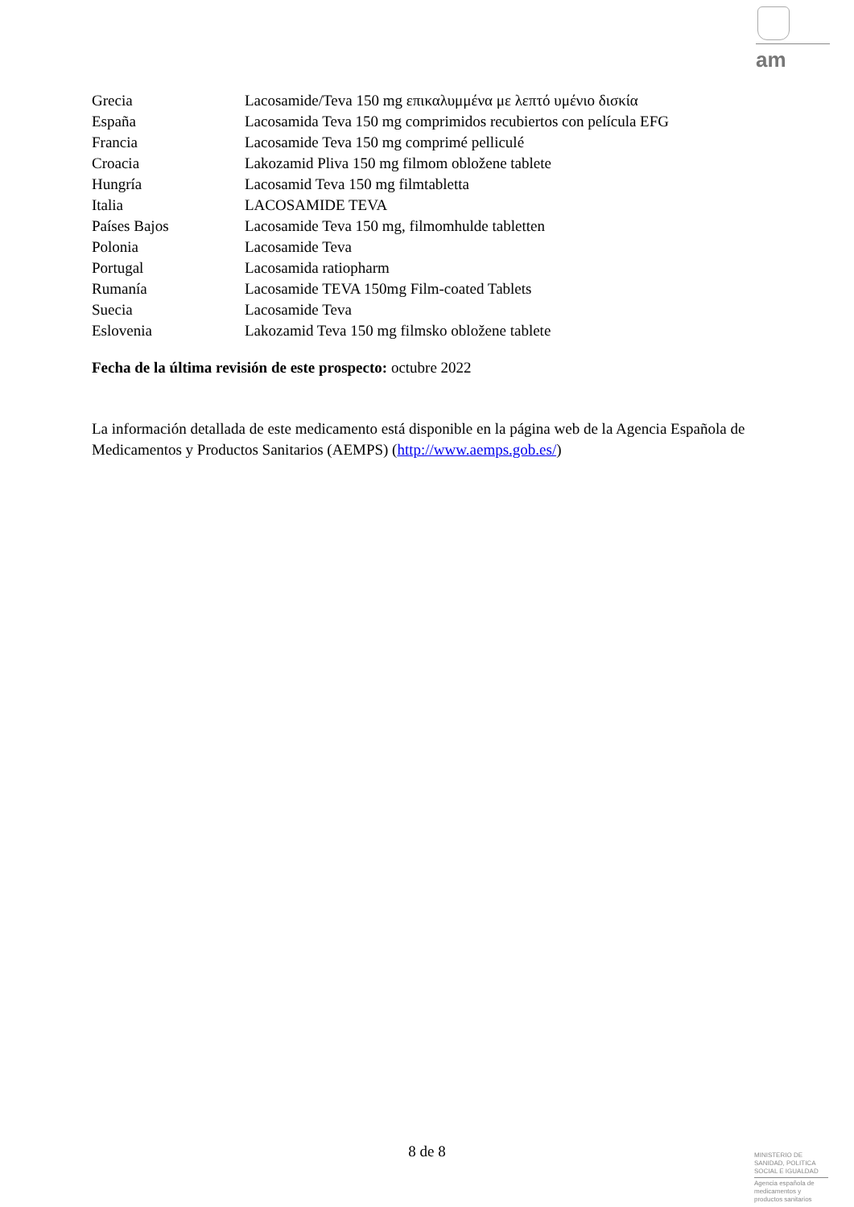am
| Grecia | Lacosamide/Teva 150 mg επικαλυμμένα με λεπτό υμένιο δισκία |
| España | Lacosamida Teva 150 mg comprimidos recubiertos con película EFG |
| Francia | Lacosamide Teva 150 mg comprimé pelliculé |
| Croacia | Lakozamid Pliva 150 mg filmom obložene tablete |
| Hungría | Lacosamid Teva 150 mg filmtabletta |
| Italia | LACOSAMIDE TEVA |
| Países Bajos | Lacosamide Teva 150 mg, filmomhulde tabletten |
| Polonia | Lacosamide Teva |
| Portugal | Lacosamida ratiopharm |
| Rumanía | Lacosamide TEVA 150mg Film-coated Tablets |
| Suecia | Lacosamide Teva |
| Eslovenia | Lakozamid Teva 150 mg filmsko obložene tablete |
Fecha de la última revisión de este prospecto: octubre 2022
La información detallada de este medicamento está disponible en la página web de la Agencia Española de Medicamentos y Productos Sanitarios (AEMPS) (http://www.aemps.gob.es/)
8 de 8
MINISTERIO DE
SANIDAD, POLITICA
SOCIAL E IGUALDAD
Agencia española de
medicamentos y
productos sanitarios